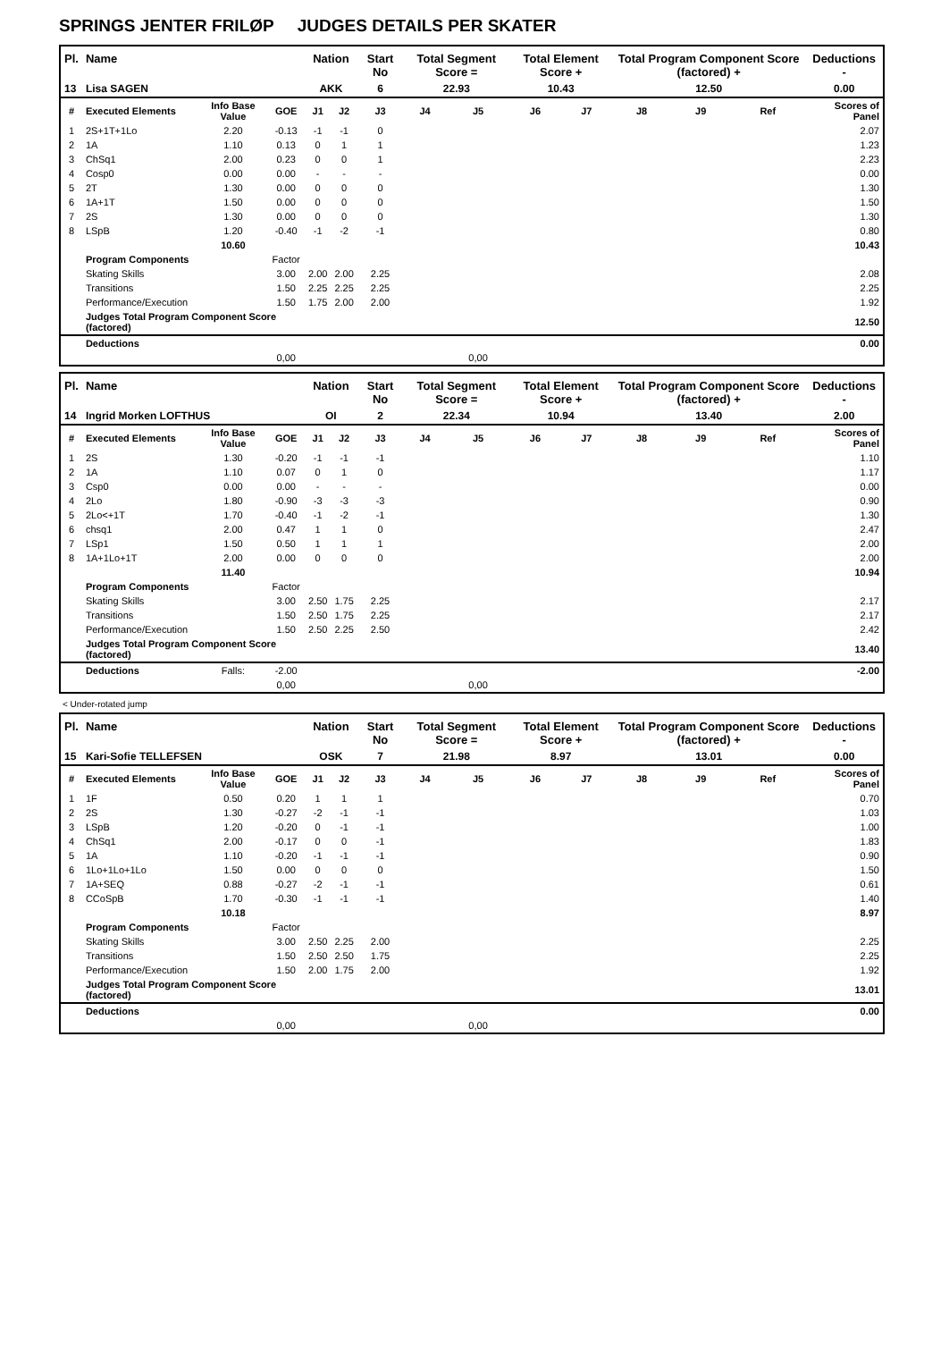SPRINGS JENTER FRILØP JUDGES DETAILS PER SKATER
| Pl. | Name | | | Nation | | Start No | Total Segment Score = | | Total Element Score + | | Total Program Component Score (factored) + | | | Deductions - |
| --- | --- | --- | --- | --- | --- | --- | --- | --- | --- | --- | --- | --- | --- | --- |
| 13 | Lisa SAGEN | | | AKK | | 6 | 22.93 | | 10.43 | | 12.50 | | | 0.00 |
| # | Executed Elements | Info Base Value | GOE | J1 | J2 | J3 | J4 | J5 | J6 | J7 | J8 | J9 | Ref | Scores of Panel |
| 1 | 2S+1T+1Lo | 2.20 | -0.13 | -1 | -1 | 0 | | | | | | | | 2.07 |
| 2 | 1A | 1.10 | 0.13 | 0 | 1 | 1 | | | | | | | | 1.23 |
| 3 | ChSq1 | 2.00 | 0.23 | 0 | 0 | 1 | | | | | | | | 2.23 |
| 4 | Cosp0 | 0.00 | 0.00 | - | - | - | | | | | | | | 0.00 |
| 5 | 2T | 1.30 | 0.00 | 0 | 0 | 0 | | | | | | | | 1.30 |
| 6 | 1A+1T | 1.50 | 0.00 | 0 | 0 | 0 | | | | | | | | 1.50 |
| 7 | 2S | 1.30 | 0.00 | 0 | 0 | 0 | | | | | | | | 1.30 |
| 8 | LSpB | 1.20 | -0.40 | -1 | -2 | -1 | | | | | | | | 0.80 |
| | | 10.60 | | | | | | | | | | | | 10.43 |
| | Program Components | | Factor | | | | | | | | | | | |
| | Skating Skills | | 3.00 | 2.00 | 2.00 | 2.25 | | | | | | | | 2.08 |
| | Transitions | | 1.50 | 2.25 | 2.25 | 2.25 | | | | | | | | 2.25 |
| | Performance/Execution | | 1.50 | 1.75 | 2.00 | 2.00 | | | | | | | | 1.92 |
| | Judges Total Program Component Score (factored) | | | | | | | | | | | | | 12.50 |
| | Deductions | | | | | | | | | | | | | 0.00 |
| | | | 0,00 | | | | | 0,00 | | | | | | |
| Pl. | Name | | | Nation | | Start No | Total Segment Score = | | Total Element Score + | | Total Program Component Score (factored) + | | | Deductions - |
| --- | --- | --- | --- | --- | --- | --- | --- | --- | --- | --- | --- | --- | --- | --- |
| 14 | Ingrid Morken LOFTHUS | | | OI | | 2 | 22.34 | | 10.94 | | 13.40 | | | 2.00 |
| # | Executed Elements | Info Base Value | GOE | J1 | J2 | J3 | J4 | J5 | J6 | J7 | J8 | J9 | Ref | Scores of Panel |
| 1 | 2S | 1.30 | -0.20 | -1 | -1 | -1 | | | | | | | | 1.10 |
| 2 | 1A | 1.10 | 0.07 | 0 | 1 | 0 | | | | | | | | 1.17 |
| 3 | Csp0 | 0.00 | 0.00 | - | - | - | | | | | | | | 0.00 |
| 4 | 2Lo | 1.80 | -0.90 | -3 | -3 | -3 | | | | | | | | 0.90 |
| 5 | 2Lo<+1T | 1.70 | -0.40 | -1 | -2 | -1 | | | | | | | | 1.30 |
| 6 | chsq1 | 2.00 | 0.47 | 1 | 1 | 0 | | | | | | | | 2.47 |
| 7 | LSp1 | 1.50 | 0.50 | 1 | 1 | 1 | | | | | | | | 2.00 |
| 8 | 1A+1Lo+1T | 2.00 | 0.00 | 0 | 0 | 0 | | | | | | | | 2.00 |
| | | 11.40 | | | | | | | | | | | | 10.94 |
| | Program Components | | Factor | | | | | | | | | | | |
| | Skating Skills | | 3.00 | 2.50 | 1.75 | 2.25 | | | | | | | | 2.17 |
| | Transitions | | 1.50 | 2.50 | 1.75 | 2.25 | | | | | | | | 2.17 |
| | Performance/Execution | | 1.50 | 2.50 | 2.25 | 2.50 | | | | | | | | 2.42 |
| | Judges Total Program Component Score (factored) | | | | | | | | | | | | | 13.40 |
| | Deductions | Falls: | -2.00 | | | | | | | | | | | -2.00 |
| | | | 0,00 | | | | | 0,00 | | | | | | |
< Under-rotated jump
| Pl. | Name | | | Nation | | Start No | Total Segment Score = | | Total Element Score + | | Total Program Component Score (factored) + | | | Deductions - |
| --- | --- | --- | --- | --- | --- | --- | --- | --- | --- | --- | --- | --- | --- | --- |
| 15 | Kari-Sofie TELLEFSEN | | | OSK | | 7 | 21.98 | | 8.97 | | 13.01 | | | 0.00 |
| # | Executed Elements | Info Base Value | GOE | J1 | J2 | J3 | J4 | J5 | J6 | J7 | J8 | J9 | Ref | Scores of Panel |
| 1 | 1F | 0.50 | 0.20 | 1 | 1 | 1 | | | | | | | | 0.70 |
| 2 | 2S | 1.30 | -0.27 | -2 | -1 | -1 | | | | | | | | 1.03 |
| 3 | LSpB | 1.20 | -0.20 | 0 | -1 | -1 | | | | | | | | 1.00 |
| 4 | ChSq1 | 2.00 | -0.17 | 0 | 0 | -1 | | | | | | | | 1.83 |
| 5 | 1A | 1.10 | -0.20 | -1 | -1 | -1 | | | | | | | | 0.90 |
| 6 | 1Lo+1Lo+1Lo | 1.50 | 0.00 | 0 | 0 | 0 | | | | | | | | 1.50 |
| 7 | 1A+SEQ | 0.88 | -0.27 | -2 | -1 | -1 | | | | | | | | 0.61 |
| 8 | CCoSpB | 1.70 | -0.30 | -1 | -1 | -1 | | | | | | | | 1.40 |
| | | 10.18 | | | | | | | | | | | | 8.97 |
| | Program Components | | Factor | | | | | | | | | | | |
| | Skating Skills | | 3.00 | 2.50 | 2.25 | 2.00 | | | | | | | | 2.25 |
| | Transitions | | 1.50 | 2.50 | 2.50 | 1.75 | | | | | | | | 2.25 |
| | Performance/Execution | | 1.50 | 2.00 | 1.75 | 2.00 | | | | | | | | 1.92 |
| | Judges Total Program Component Score (factored) | | | | | | | | | | | | | 13.01 |
| | Deductions | | | | | | | | | | | | | 0.00 |
| | | | 0,00 | | | | | 0,00 | | | | | | |